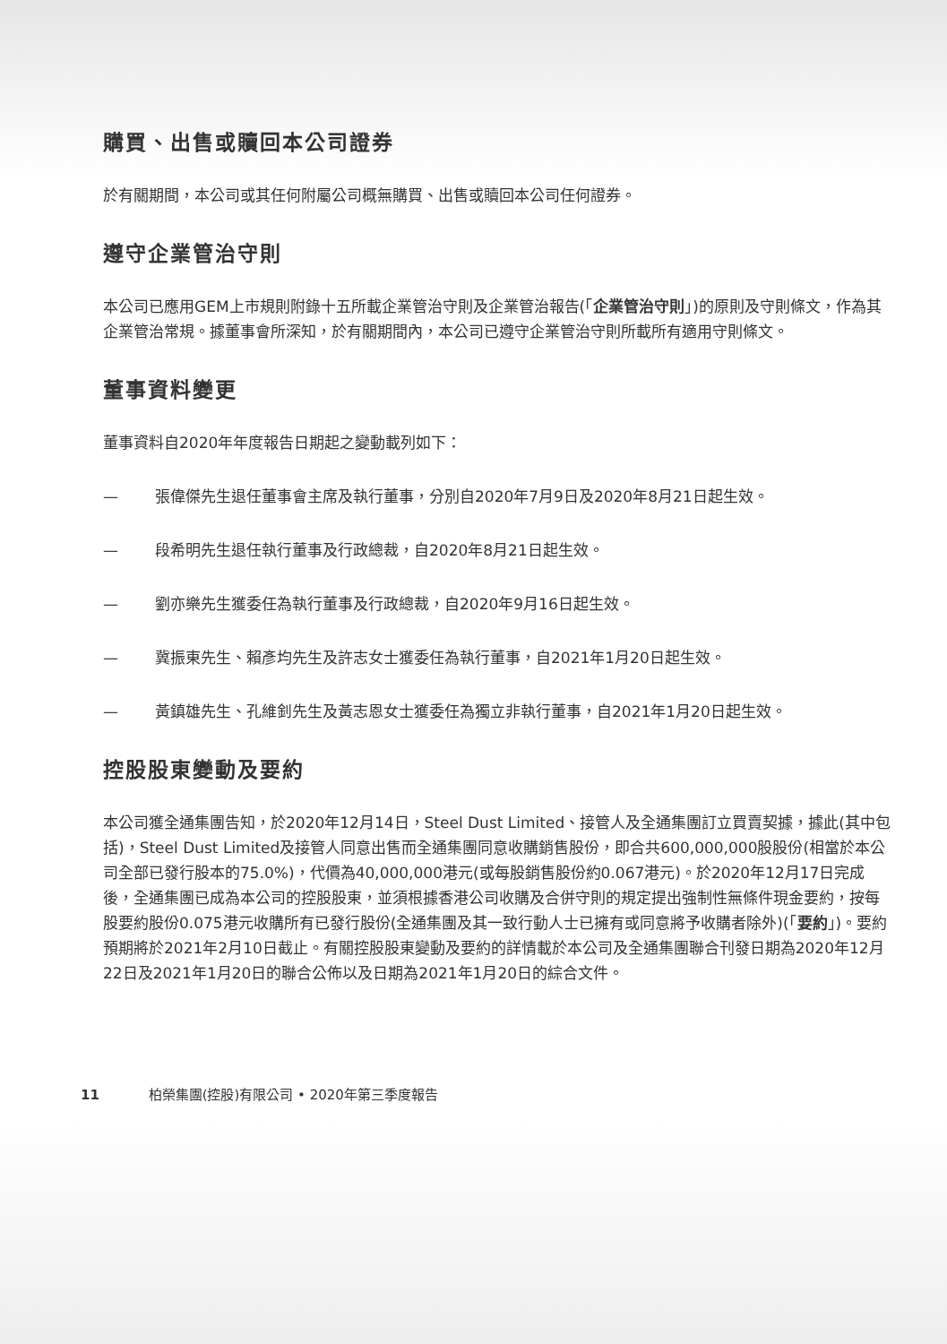購買、出售或贖回本公司證券
於有關期間，本公司或其任何附屬公司概無購買、出售或贖回本公司任何證券。
遵守企業管治守則
本公司已應用GEM上市規則附錄十五所載企業管治守則及企業管治報告(「企業管治守則」)的原則及守則條文，作為其企業管治常規。據董事會所深知，於有關期間內，本公司已遵守企業管治守則所載所有適用守則條文。
董事資料變更
董事資料自2020年年度報告日期起之變動載列如下：
— 張偉傑先生退任董事會主席及執行董事，分別自2020年7月9日及2020年8月21日起生效。
— 段希明先生退任執行董事及行政總裁，自2020年8月21日起生效。
— 劉亦樂先生獲委任為執行董事及行政總裁，自2020年9月16日起生效。
— 冀振東先生、賴彥均先生及許志女士獲委任為執行董事，自2021年1月20日起生效。
— 黃鎮雄先生、孔維釗先生及黃志恩女士獲委任為獨立非執行董事，自2021年1月20日起生效。
控股股東變動及要約
本公司獲全通集團告知，於2020年12月14日，Steel Dust Limited、接管人及全通集團訂立買賣契據，據此(其中包括)，Steel Dust Limited及接管人同意出售而全通集團同意收購銷售股份，即合共600,000,000股股份(相當於本公司全部已發行股本的75.0%)，代價為40,000,000港元(或每股銷售股份約0.067港元)。於2020年12月17日完成後，全通集團已成為本公司的控股股東，並須根據香港公司收購及合併守則的規定提出強制性無條件現金要約，按每股要約股份0.075港元收購所有已發行股份(全通集團及其一致行動人士已擁有或同意將予收購者除外)(「要約」)。要約預期將於2021年2月10日截止。有關控股股東變動及要約的詳情載於本公司及全通集團聯合刊發日期為2020年12月22日及2021年1月20日的聯合公佈以及日期為2021年1月20日的綜合文件。
11 柏榮集團(控股)有限公司 • 2020年第三季度報告